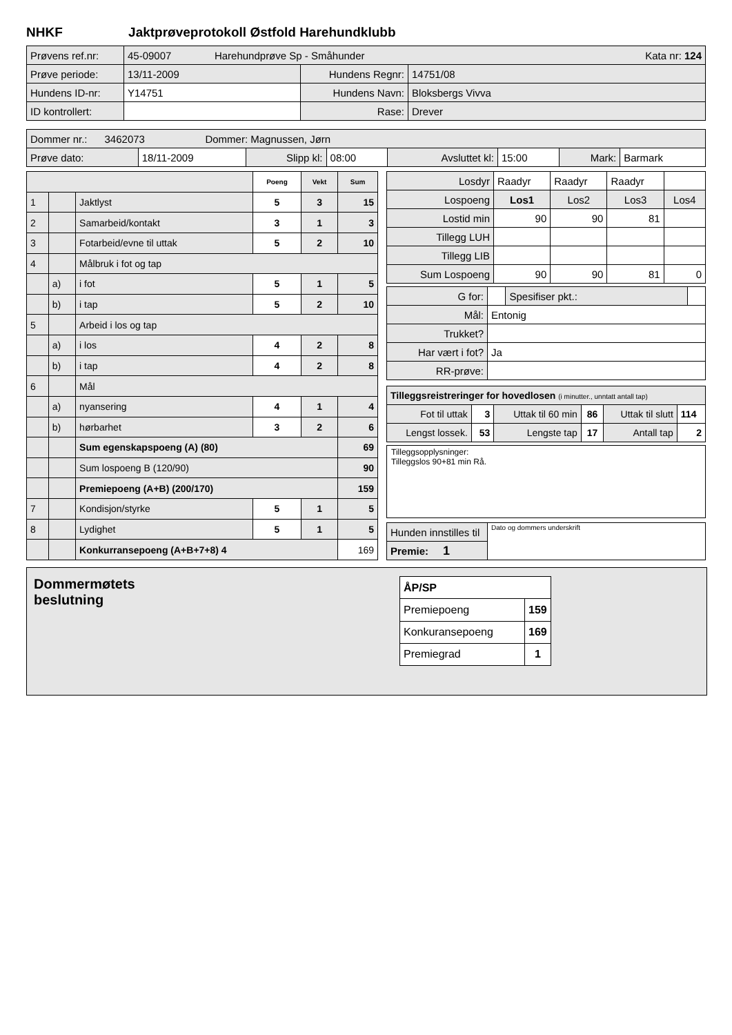NHKF Jaktprøveprotokoll Østfold Harehundklubb
| Prøvens ref.nr: | 45-09007 Harehundprøve Sp - Småhunder Kata nr: 124 | | |
| Prøve periode: | 13/11-2009 | Hundens Regnr: | 14751/08 |
| Hundens ID-nr: | Y14751 | Hundens Navn: | Bloksbergs Vivva |
| ID kontrollert: | | Rase: | Drever |
| Dommer nr.: 3462073 Dommer: Magnussen, Jørn | | | | | | | |
| Prøve dato: | 18/11-2009 | Slipp kl: | 08:00 | Avsluttet kl: | 15:00 | Mark: | Barmark |
| | | | Poeng | Vekt | Sum |
| --- | --- | --- | --- | --- | --- |
| 1 | | Jaktlyst | 5 | 3 | 15 |
| 2 | | Samarbeid/kontakt | 3 | 1 | 3 |
| 3 | | Fotarbeid/evne til uttak | 5 | 2 | 10 |
| 4 | | Målbruk i fot og tap | | | |
| | a) | i fot | 5 | 1 | 5 |
| | b) | i tap | 5 | 2 | 10 |
| 5 | | Arbeid i los og tap | | | |
| | a) | i los | 4 | 2 | 8 |
| | b) | i tap | 4 | 2 | 8 |
| 6 | | Mål | | | |
| | a) | nyansering | 4 | 1 | 4 |
| | b) | hørbarhet | 3 | 2 | 6 |
| | | Sum egenskapspoeng (A) (80) | | | 69 |
| | | Sum lospoeng B (120/90) | | | 90 |
| | | Premiepoeng (A+B) (200/170) | | | 159 |
| 7 | | Kondisjon/styrke | 5 | 1 | 5 |
| 8 | | Lydighet | 5 | 1 | 5 |
| | | Konkurransepoeng (A+B+7+8) 4 | | | 169 |
| Losdyr | Raadyr | Raadyr | Raadyr | |
| Lospoeng | Los1 | Los2 | Los3 | Los4 |
| Lostid min | 90 | 90 | 81 | |
| Tillegg LUH | | | | |
| Tillegg LIB | | | | |
| Sum Lospoeng | 90 | 90 | 81 | 0 |
| G for: | | Spesifiser pkt.: | |
| Mål: | Entonig | | |
| Trukket? | | | |
| Har vært i fot? | Ja | | |
| RR-prøve: | | | |
| Tilleggsreistreringer for hovedlosen (i minutter., unntatt antall tap) | | | | | |
| Fot til uttak | 3 | Uttak til 60 min | 86 | Uttak til slutt | 114 |
| Lengst lossek. | 53 | Lengste tap | 17 | Antall tap | 2 |
Tilleggsopplysninger:
Tilleggslos 90+81 min Rå.
| Hunden innstilles til | Dato og dommers underskrift |
| Premie: 1 | |
Dommermøtets
beslutning
| ÅP/SP | |
| Premiepoeng | 159 |
| Konkuransepoeng | 169 |
| Premiegrad | 1 |